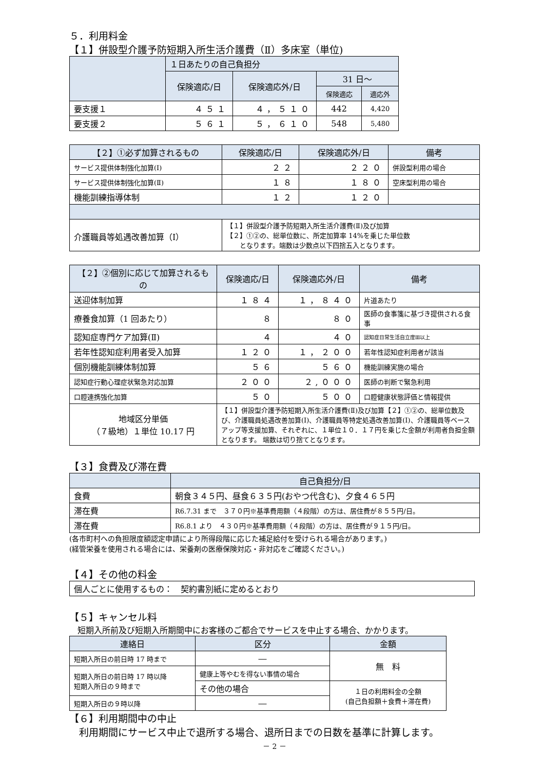５．利用料金
【１】併設型介護予防短期入所生活介護費（Ⅱ）多床室（単位)
| | １日あたりの自己負担分 | | | |
| --- | --- | --- | --- | --- |
| | 保険適応/日 | 保険適応外/日 | 31 日～ | |
| | | | 保険適応 | 適応外 |
| 要支援１ | ４５１ | ４，５１０ | 442 | 4,420 |
| 要支援２ | ５６１ | ５，６１０ | 548 | 5,480 |
| 【２】①必ず加算されるもの | 保険適応/日 | 保険適応外/日 | 備考 |
| --- | --- | --- | --- |
| サービス提供体制強化加算(Ⅰ) | ２２ | ２２０ | 併設型利用の場合 |
| サービス提供体制強化加算(Ⅱ) | １８ | １８０ | 空床型利用の場合 |
| 機能訓練指導体制 | １２ | １２０ | |
| 介護職員等処遇改善加算（Ⅰ） | 【１】併設型介護予防短期入所生活介護費(Ⅱ)及び加算 【２】①②の、総単位数に、所定加算率 14%を乗じた単位数 となります。端数は少数点以下四捨五入となります。 | | |
| 【２】②個別に応じて加算されるもの | 保険適応/日 | 保険適応外/日 | 備考 |
| --- | --- | --- | --- |
| 送迎体制加算 | １８４ | １，８４０ | 片道あたり |
| 療養食加算（1 回あたり） | ８ | ８０ | 医師の食事箋に基づき提供される食事 |
| 認知症専門ケア加算(Ⅱ) | ４ | ４０ | 認知症日常生活自立度Ⅲ以上 |
| 若年性認知症利用者受入加算 | １２０ | １，２００ | 若年性認知症利用者が該当 |
| 個別機能訓練体制加算 | ５６ | ５６０ | 機能訓練実施の場合 |
| 認知症行動心理症状緊急対応加算 | ２００ | ２,０００ | 医師の判断で緊急利用 |
| 口腔連携強化加算 | ５０ | ５００ | 口腔健康状態評価と情報提供 |
| 地域区分単価 （７級地）１単位 10.17 円 | 【１】併設型介護予防短期入所生活介護費(Ⅱ)及び加算【２】①②の、総単位数及び、介護職員処遇改善加算(Ⅰ)、介護職員等特定処遇改善加算(Ⅰ)、介護職員等ベースアップ等支援加算、それぞれに、１単位１０．１７円を乗じた金額が利用者負担金額となります。 端数は切り捨てとなります。 | | |
【３】食費及び滞在費
| | 自己負担分/日 |
| --- | --- |
| 食費 | 朝食３４５円、昼食６３５円(おやつ代含む)、夕食４６５円 |
| 滞在費 | R6.7.31 まで ３７０円※基準費用額（４段階）の方は、居住費が８５５円/日。 |
| 滞在費 | R6.8.1 より ４３０円※基準費用額（４段階）の方は、居住費が９１５円/日。 |
(各市町村への負担限度額認定申請により所得段階に応じた補足給付を受けられる場合があります。)
(経管栄養を使用される場合には、栄養剤の医療保険対応・非対応をご確認ください。)
【４】その他の料金
| 個人ごとに使用するもの： 契約書別紙に定めるとおり |
【５】キャンセル料
　短期入所前及び短期入所期間中にお客様のご都合でサービスを中止する場合、かかります。
| 連絡日 | 区分 | 金額 |
| --- | --- | --- |
| 短期入所日の前日時 17 時まで | ― | 無 料 |
| 短期入所日の前日時 17 時以降 短期入所日の９時まで | 健康上等やむを得ない事情の場合 | |
| | その他の場合 | １日の利用料金の全額 (自己負担額＋食費＋滞在費) |
| 短期入所日の９時以降 | ― | |
【６】利用期間中の中止
　利用期間にサービス中止で退所する場合、退所日までの日数を基準に計算します。
－ 2 －